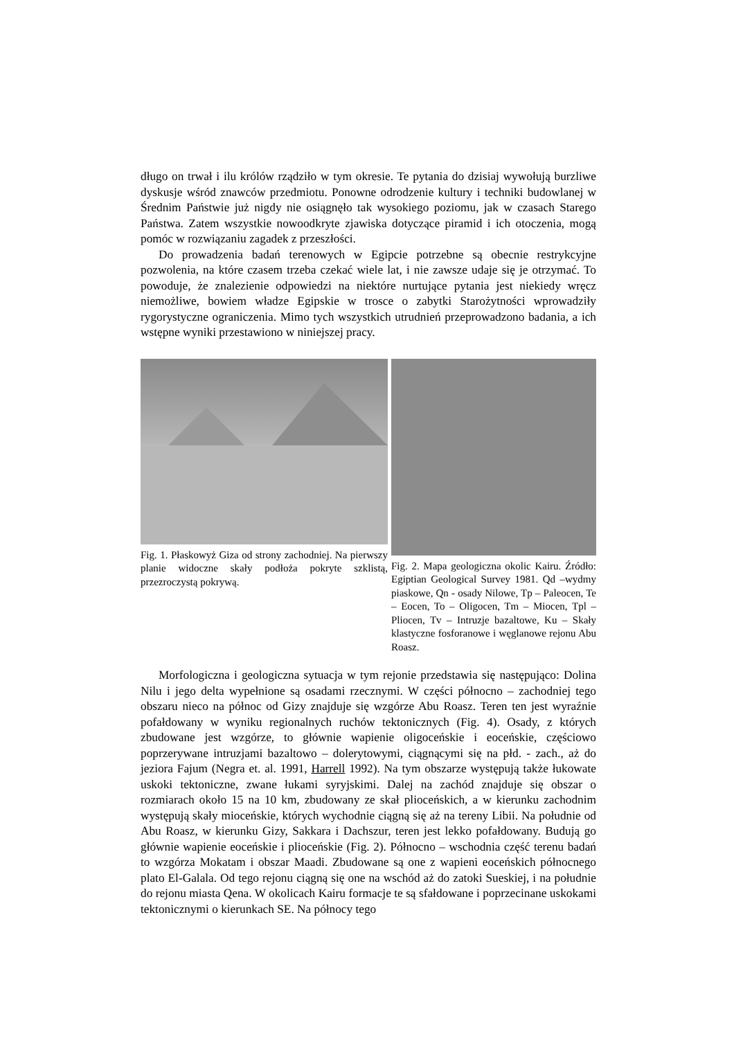długo on trwał i ilu królów rządziło w tym okresie. Te pytania do dzisiaj wywołują burzliwe dyskusje wśród znawców przedmiotu. Ponowne odrodzenie kultury i techniki budowlanej w Średnim Państwie już nigdy nie osiągnęło tak wysokiego poziomu, jak w czasach Starego Państwa. Zatem wszystkie nowoodkryte zjawiska dotyczące piramid i ich otoczenia, mogą pomóc w rozwiązaniu zagadek z przeszłości.
Do prowadzenia badań terenowych w Egipcie potrzebne są obecnie restrykcyjne pozwolenia, na które czasem trzeba czekać wiele lat, i nie zawsze udaje się je otrzymać. To powoduje, że znalezienie odpowiedzi na niektóre nurtujące pytania jest niekiedy wręcz niemożliwe, bowiem władze Egipskie w trosce o zabytki Starożytności wprowadziły rygorystyczne ograniczenia. Mimo tych wszystkich utrudnień przeprowadzono badania, a ich wstępne wyniki przestawiono w niniejszej pracy.
Fig. 1. Płaskowyż Giza od strony zachodniej. Na pierwszy planie widoczne skały podłoża pokryte szklistą, przezroczystą pokrywą.
Fig. 2. Mapa geologiczna okolic Kairu. Źródło: Egiptian Geological Survey 1981. Qd –wydmy piaskowe, Qn - osady Nilowe, Tp – Paleocen, Te – Eocen, To – Oligocen, Tm – Miocen, Tpl – Pliocen, Tv – Intruzje bazaltowe, Ku – Skały klastyczne fosforanowe i węglanowe rejonu Abu Roasz.
Morfologiczna i geologiczna sytuacja w tym rejonie przedstawia się następująco: Dolina Nilu i jego delta wypełnione są osadami rzecznymi. W części północno – zachodniej tego obszaru nieco na północ od Gizy znajduje się wzgórze Abu Roasz. Teren ten jest wyraźnie pofałdowany w wyniku regionalnych ruchów tektonicznych (Fig. 4). Osady, z których zbudowane jest wzgórze, to głównie wapienie oligoceńskie i eoceńskie, częściowo poprzerywane intruzjami bazaltowo – dolerytowymi, ciągnącymi się na płd. - zach., aż do jeziora Fajum (Negra et. al. 1991, Harrell 1992). Na tym obszarze występują także łukowate uskoki tektoniczne, zwane łukami syryjskimi. Dalej na zachód znajduje się obszar o rozmiarach około 15 na 10 km, zbudowany ze skał plioceńskich, a w kierunku zachodnim występują skały mioceńskie, których wychodnie ciągną się aż na tereny Libii. Na południe od Abu Roasz, w kierunku Gizy, Sakkara i Dachszur, teren jest lekko pofałdowany. Budują go głównie wapienie eoceńskie i plioceńskie (Fig. 2). Północno – wschodnia część terenu badań to wzgórza Mokatam i obszar Maadi. Zbudowane są one z wapieni eoceńskich północnego plato El-Galala. Od tego rejonu ciągną się one na wschód aż do zatoki Sueskiej, i na południe do rejonu miasta Qena. W okolicach Kairu formacje te są sfałdowane i poprzecinane uskokami tektonicznymi o kierunkach SE. Na północy tego